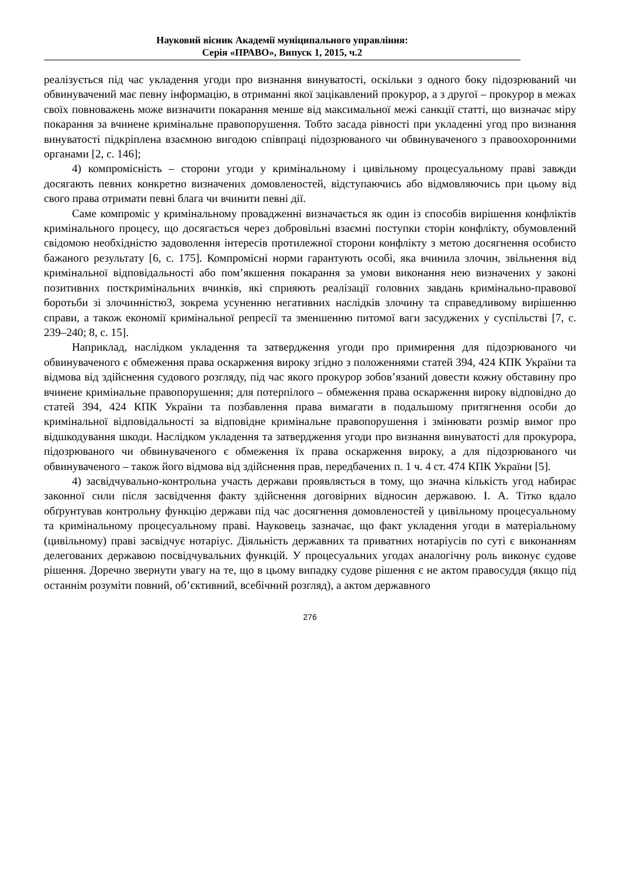Науковий вісник Академії муніципального управління:
Серія «ПРАВО», Випуск 1, 2015, ч.2
реалізується під час укладення угоди про визнання винуватості, оскільки з одного боку підозрюваний чи обвинувачений має певну інформацію, в отриманні якої зацікавлений прокурор, а з другої – прокурор в межах своїх повноважень може визначити покарання менше від максимальної межі санкції статті, що визначає міру покарання за вчинене кримінальне правопорушення. Тобто засада рівності при укладенні угод про визнання винуватості підкріплена взаємною вигодою співпраці підозрюваного чи обвинуваченого з правоохоронними органами [2, с. 146];
4) компромісність – сторони угоди у кримінальному і цивільному процесуальному праві завжди досягають певних конкретно визначених домовленостей, відступаючись або відмовляючись при цьому від свого права отримати певні блага чи вчинити певні дії.
Саме компроміс у кримінальному провадженні визначається як один із способів вирішення конфліктів кримінального процесу, що досягається через добровільні взаємні поступки сторін конфлікту, обумовлений свідомою необхідністю задоволення інтересів протилежної сторони конфлікту з метою досягнення особисто бажаного результату [6, с. 175]. Компромісні норми гарантують особі, яка вчинила злочин, звільнення від кримінальної відповідальності або пом’якшення покарання за умови виконання нею визначених у законі позитивних посткримінальних вчинків, які сприяють реалізації головних завдань кримінально-правової боротьби зі злочинністю3, зокрема усуненню негативних наслідків злочину та справедливому вирішенню справи, а також економії кримінальної репресії та зменшенню питомої ваги засуджених у суспільстві [7, с. 239–240; 8, с. 15].
Наприклад, наслідком укладення та затвердження угоди про примирення для підозрюваного чи обвинуваченого є обмеження права оскарження вироку згідно з положеннями статей 394, 424 КПК України та відмова від здійснення судового розгляду, під час якого прокурор зобов’язаний довести кожну обставину про вчинене кримінальне правопорушення; для потерпілого – обмеження права оскарження вироку відповідно до статей 394, 424 КПК України та позбавлення права вимагати в подальшому притягнення особи до кримінальної відповідальності за відповідне кримінальне правопорушення і змінювати розмір вимог про відшкодування шкоди. Наслідком укладення та затвердження угоди про визнання винуватості для прокурора, підозрюваного чи обвинуваченого є обмеження їх права оскарження вироку, а для підозрюваного чи обвинуваченого – також його відмова від здійснення прав, передбачених п. 1 ч. 4 ст. 474 КПК України [5].
4) засвідчувально-контрольна участь держави проявляється в тому, що значна кількість угод набирає законної сили після засвідчення факту здійснення договірних відносин державою. І. А. Тітко вдало обґрунтував контрольну функцію держави під час досягнення домовленостей у цивільному процесуальному та кримінальному процесуальному праві. Науковець зазначає, що факт укладення угоди в матеріальному (цивільному) праві засвідчує нотаріус. Діяльність державних та приватних нотаріусів по суті є виконанням делегованих державою посвідчувальних функцій. У процесуальних угодах аналогічну роль виконує судове рішення. Доречно звернути увагу на те, що в цьому випадку судове рішення є не актом правосуддя (якщо під останнім розуміти повний, об’єктивний, всебічний розгляд), а актом державного
276